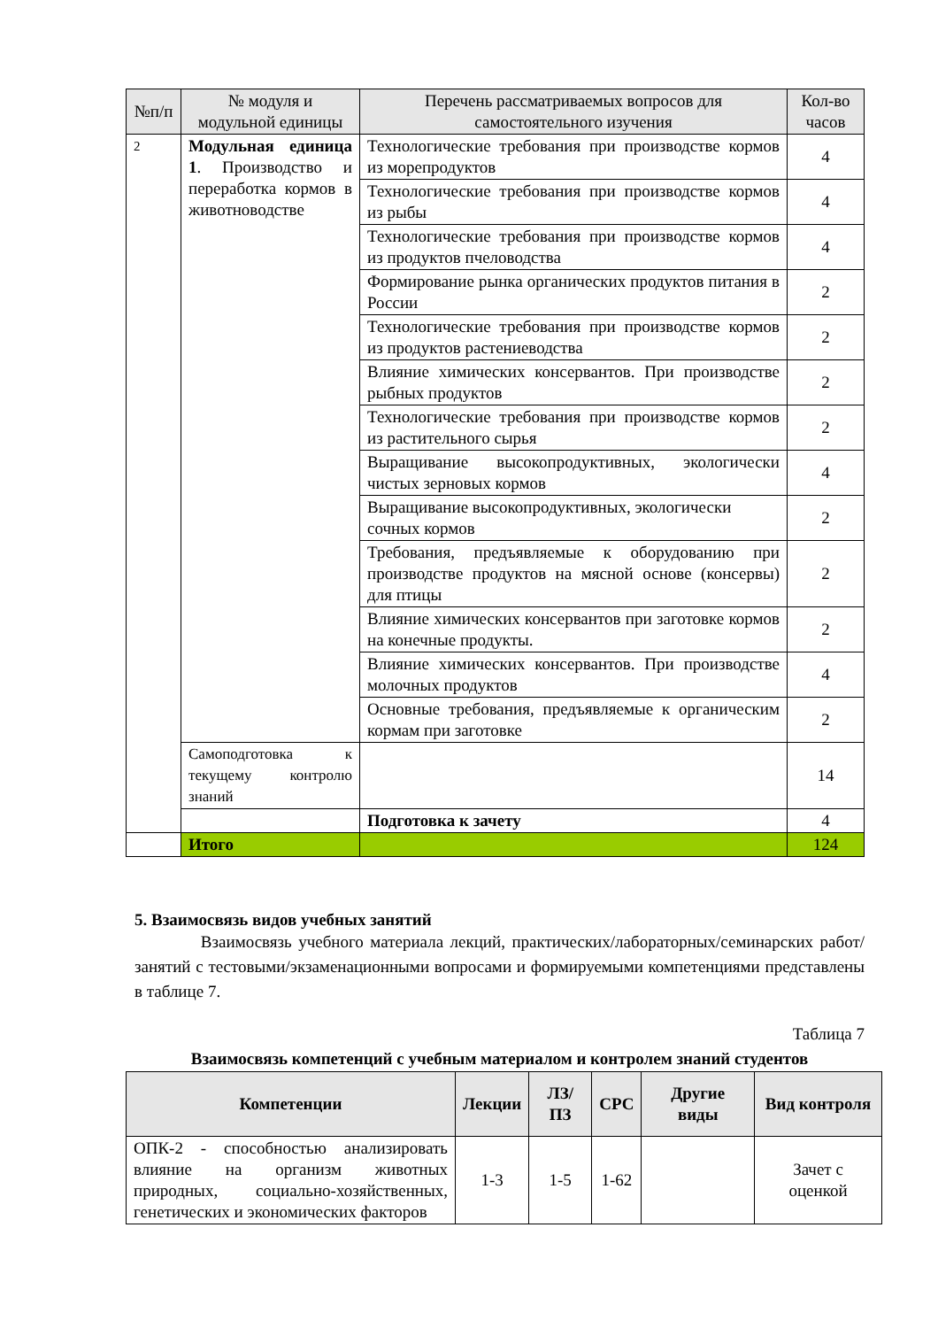| №п/п | № модуля и модульной единицы | Перечень рассматриваемых вопросов для самостоятельного изучения | Кол-во часов |
| --- | --- | --- | --- |
| 2 | Модульная единица 1 . Производство и переработка кормов в животноводстве | Технологические требования при производстве кормов из морепродуктов | 4 |
| | | Технологические требования при производстве кормов из рыбы | 4 |
| | | Технологические требования при производстве кормов из продуктов пчеловодства | 4 |
| | | Формирование рынка органических продуктов питания в России | 2 |
| | | Технологические требования при производстве кормов из продуктов растениеводства | 2 |
| | | Влияние химических консервантов. При производстве рыбных продуктов | 2 |
| | | Технологические требования при производстве кормов из растительного сырья | 2 |
| | | Выращивание высокопродуктивных, экологически чистых зерновых кормов | 4 |
| | | Выращивание высокопродуктивных, экологически сочных кормов | 2 |
| | | Требования, предъявляемые к оборудованию при производстве продуктов на мясной основе (консервы) для птицы | 2 |
| | | Влияние химических консервантов при заготовке кормов на конечные продукты. | 2 |
| | | Влияние химических консервантов. При производстве молочных продуктов | 4 |
| | | Основные требования, предъявляемые к органическим кормам при заготовке | 2 |
| | Самоподготовка к текущему контролю знаний | | 14 |
| | | Подготовка к зачету | 4 |
| | Итого | | 124 |
5. Взаимосвязь видов учебных занятий
Взаимосвязь учебного материала лекций, практических/лабораторных/семинарских работ/занятий с тестовыми/экзаменационными вопросами и формируемыми компетенциями представлены в таблице 7.
Таблица 7
Взаимосвязь компетенций с учебным материалом и контролем знаний студентов
| Компетенции | Лекции | ЛЗ/ПЗ | СРС | Другие виды | Вид контроля |
| --- | --- | --- | --- | --- | --- |
| ОПК-2 - способностью анализировать влияние на организм животных природных, социально-хозяйственных, генетических и экономических факторов | 1-3 | 1-5 | 1-62 | | Зачет с оценкой |